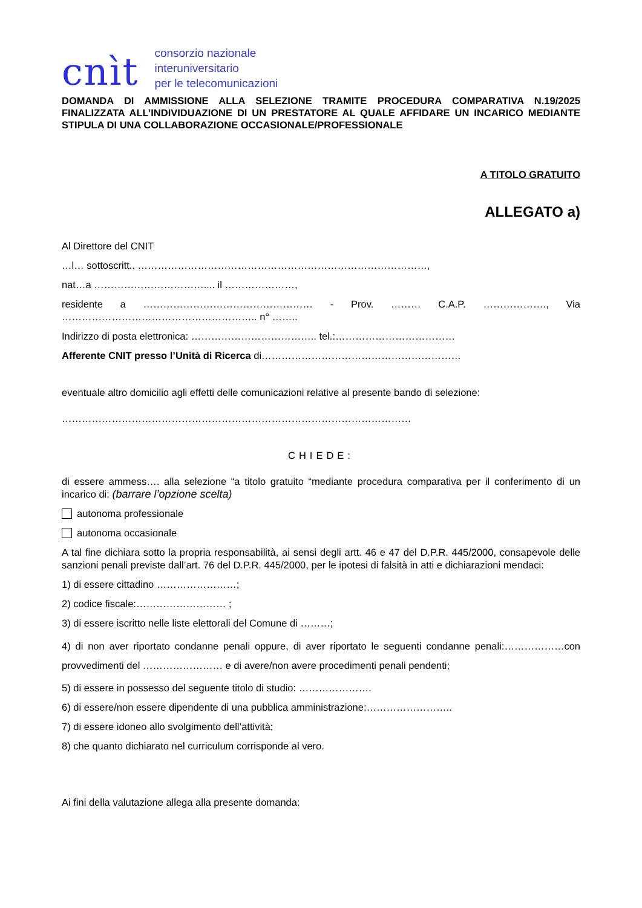cnìt
consorzio nazionale
interuniversitario
per le telecomunicazioni
DOMANDA DI AMMISSIONE ALLA SELEZIONE TRAMITE PROCEDURA COMPARATIVA N.19/2025 FINALIZZATA ALL’INDIVIDUAZIONE DI UN PRESTATORE AL QUALE AFFIDARE UN INCARICO MEDIANTE STIPULA DI UNA COLLABORAZIONE OCCASIONALE/PROFESSIONALE
A TITOLO GRATUITO
ALLEGATO a)
Al Direttore del CNIT
…l… sottoscritt.. ……………………………………………………………………………,
nat…a …………………………….... il …………………,
residente a …………………………………………… - Prov. ……… C.A.P. ………………., Via ………………………………………………….. n° ……..
Indirizzo di posta elettronica: ……………………………….. tel.:………………………………
Afferente CNIT presso l’Unità di Ricerca di……………………………………………………
eventuale altro domicilio agli effetti delle comunicazioni relative al presente bando di selezione:
……………………………………………………………………………………………
CHIEDE:
di essere ammess…. alla selezione “a titolo gratuito “mediante procedura comparativa per il conferimento di un incarico di: (barrare l’opzione scelta)
autonoma professionale
autonoma occasionale
A tal fine dichiara sotto la propria responsabilità, ai sensi degli artt. 46 e 47 del D.P.R. 445/2000, consapevole delle sanzioni penali previste dall’art. 76 del D.P.R. 445/2000, per le ipotesi di falsità in atti e dichiarazioni mendaci:
1) di essere cittadino ……………………;
2) codice fiscale:……………………… ;
3) di essere iscritto nelle liste elettorali del Comune di ………;
4) di non aver riportato condanne penali oppure, di aver riportato le seguenti condanne penali:………………con provvedimenti del …………………… e di avere/non avere procedimenti penali pendenti;
5) di essere in possesso del seguente titolo di studio: ………………….
6) di essere/non essere dipendente di una pubblica amministrazione:……………………..
7) di essere idoneo allo svolgimento dell’attività;
8) che quanto dichiarato nel curriculum corrisponde al vero.
Ai fini della valutazione allega alla presente domanda: